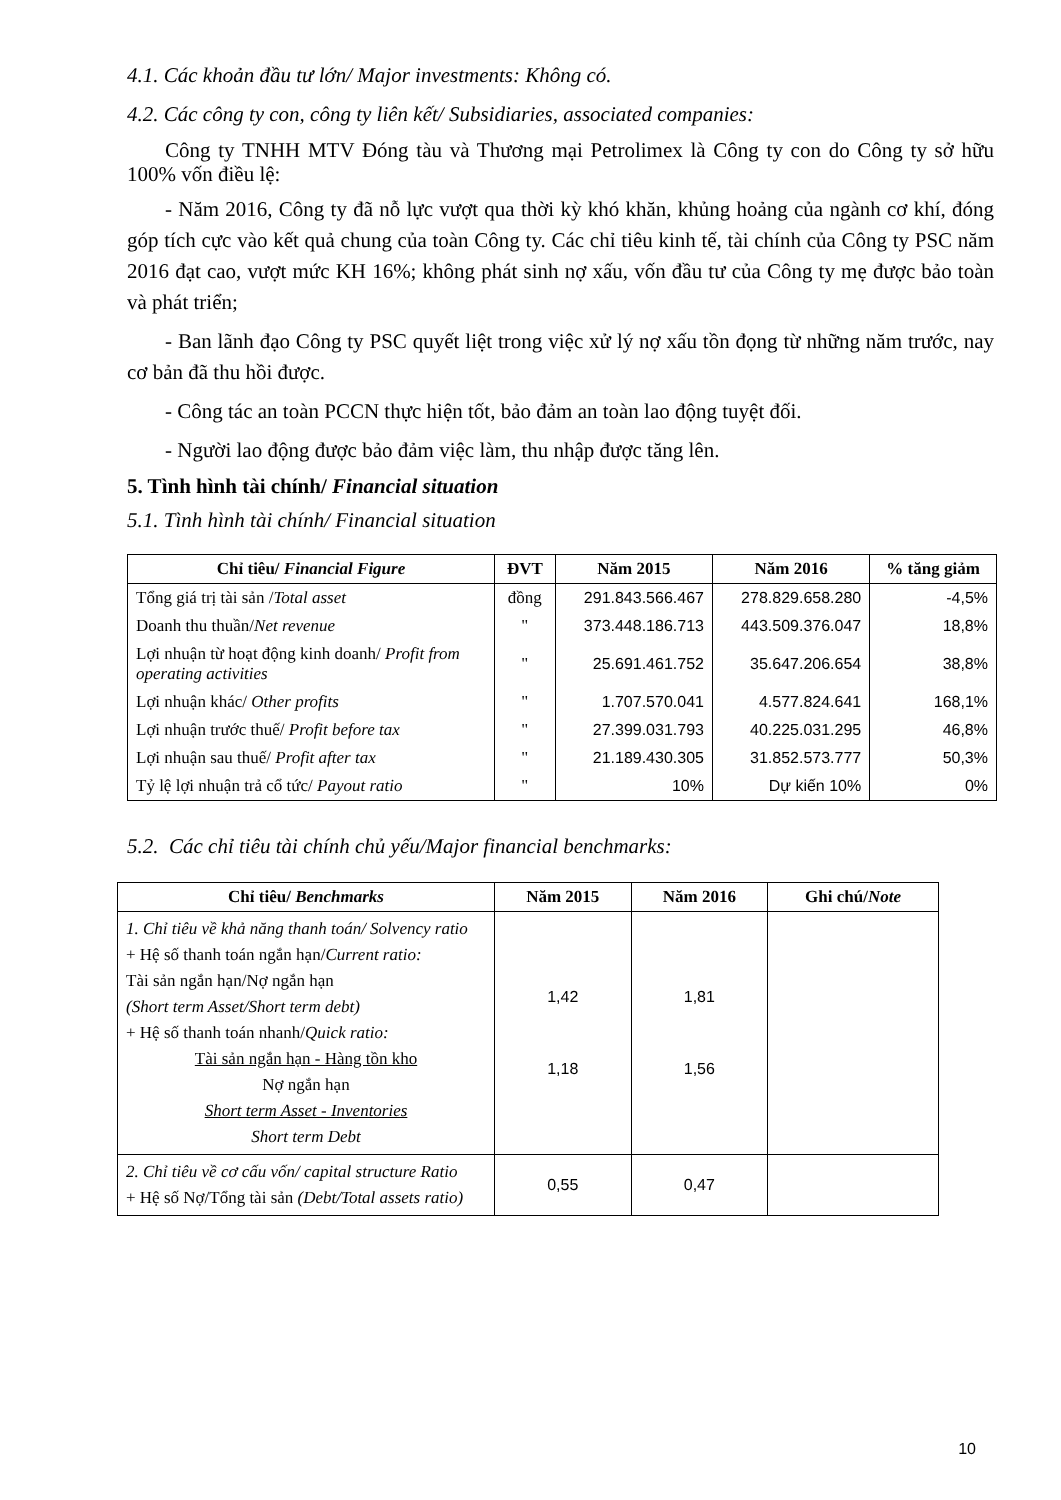4.1. Các khoản đầu tư lớn/ Major investments: Không có.
4.2. Các công ty con, công ty liên kết/ Subsidiaries, associated companies:
Công ty TNHH MTV Đóng tàu và Thương mại Petrolimex là Công ty con do Công ty sở hữu 100% vốn điều lệ:
- Năm 2016, Công ty đã nỗ lực vượt qua thời kỳ khó khăn, khủng hoảng của ngành cơ khí, đóng góp tích cực vào kết quả chung của toàn Công ty. Các chỉ tiêu kinh tế, tài chính của Công ty PSC năm 2016 đạt cao, vượt mức KH 16%; không phát sinh nợ xấu, vốn đầu tư của Công ty mẹ được bảo toàn và phát triển;
- Ban lãnh đạo Công ty PSC quyết liệt trong việc xử lý nợ xấu tồn đọng từ những năm trước, nay cơ bản đã thu hồi được.
- Công tác an toàn PCCN thực hiện tốt, bảo đảm an toàn lao động tuyệt đối.
- Người lao động được bảo đảm việc làm, thu nhập được tăng lên.
5. Tình hình tài chính/ Financial situation
5.1. Tình hình tài chính/ Financial situation
| Chỉ tiêu/ Financial Figure | ĐVT | Năm 2015 | Năm 2016 | % tăng giảm |
| --- | --- | --- | --- | --- |
| Tổng giá trị tài sản / Total asset | đồng | 291.843.566.467 | 278.829.658.280 | -4,5% |
| Doanh thu thuần/ Net revenue | " | 373.448.186.713 | 443.509.376.047 | 18,8% |
| Lợi nhuận từ hoạt động kinh doanh/ Profit from operating activities | " | 25.691.461.752 | 35.647.206.654 | 38,8% |
| Lợi nhuận khác/ Other profits | " | 1.707.570.041 | 4.577.824.641 | 168,1% |
| Lợi nhuận trước thuế/ Profit before tax | " | 27.399.031.793 | 40.225.031.295 | 46,8% |
| Lợi nhuận sau thuế/ Profit after tax | " | 21.189.430.305 | 31.852.573.777 | 50,3% |
| Tỷ lệ lợi nhuận trả cổ tức/ Payout ratio | " | 10% | Dự kiến 10% | 0% |
5.2. Các chỉ tiêu tài chính chủ yếu/Major financial benchmarks:
| Chỉ tiêu/ Benchmarks | Năm 2015 | Năm 2016 | Ghi chú/ Note |
| --- | --- | --- | --- |
| 1. Chỉ tiêu về khả năng thanh toán/ Solvency ratio + Hệ số thanh toán ngắn hạn/ Current ratio: Tài sản ngắn hạn/Nợ ngắn hạn (Short term Asset/Short term debt) + Hệ số thanh toán nhanh/ Quick ratio: Tài sản ngắn hạn - Hàng tồn kho Nợ ngắn hạn Short term Asset - Inventories Short term Debt | 1,42 1,18 | 1,81 1,56 | |
| 2. Chỉ tiêu về cơ cấu vốn/ capital structure Ratio + Hệ số Nợ/Tổng tài sản (Debt/Total assets ratio) | 0,55 | 0,47 | |
10